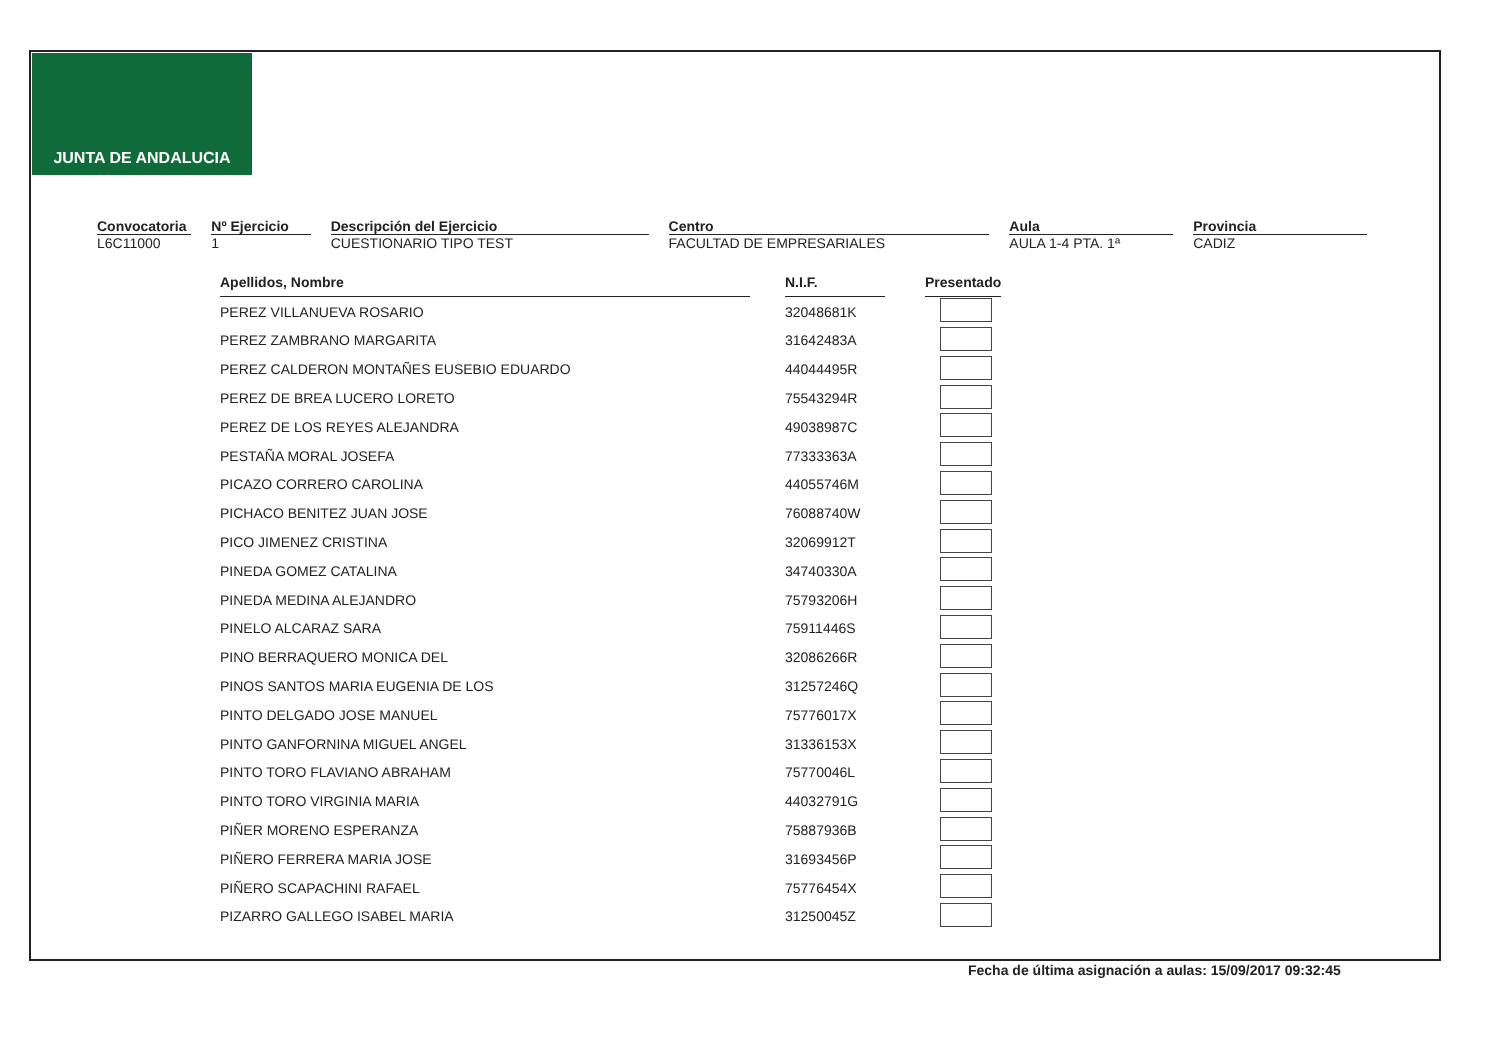JUNTA DE ANDALUCIA
Convocatoria
L6C11000
Nº Ejercicio
1
Descripción del Ejercicio
CUESTIONARIO TIPO TEST
Centro
FACULTAD DE EMPRESARIALES
Aula
AULA 1-4 PTA. 1ª
Provincia
CADIZ
| Apellidos, Nombre | | N.I.F. | | Presentado |
| PEREZ VILLANUEVA ROSARIO | | 32048681K | | |
| PEREZ ZAMBRANO MARGARITA | | 31642483A | | |
| PEREZ CALDERON MONTAÑES EUSEBIO EDUARDO | | 44044495R | | |
| PEREZ DE BREA LUCERO LORETO | | 75543294R | | |
| PEREZ DE LOS REYES ALEJANDRA | | 49038987C | | |
| PESTAÑA MORAL JOSEFA | | 77333363A | | |
| PICAZO CORRERO CAROLINA | | 44055746M | | |
| PICHACO BENITEZ JUAN JOSE | | 76088740W | | |
| PICO JIMENEZ CRISTINA | | 32069912T | | |
| PINEDA GOMEZ CATALINA | | 34740330A | | |
| PINEDA MEDINA ALEJANDRO | | 75793206H | | |
| PINELO ALCARAZ SARA | | 75911446S | | |
| PINO BERRAQUERO MONICA DEL | | 32086266R | | |
| PINOS SANTOS MARIA EUGENIA DE LOS | | 31257246Q | | |
| PINTO DELGADO JOSE MANUEL | | 75776017X | | |
| PINTO GANFORNINA MIGUEL ANGEL | | 31336153X | | |
| PINTO TORO FLAVIANO ABRAHAM | | 75770046L | | |
| PINTO TORO VIRGINIA MARIA | | 44032791G | | |
| PIÑER MORENO ESPERANZA | | 75887936B | | |
| PIÑERO FERRERA MARIA JOSE | | 31693456P | | |
| PIÑERO SCAPACHINI RAFAEL | | 75776454X | | |
| PIZARRO GALLEGO ISABEL MARIA | | 31250045Z | | |
Fecha de última asignación a aulas: 15/09/2017 09:32:45